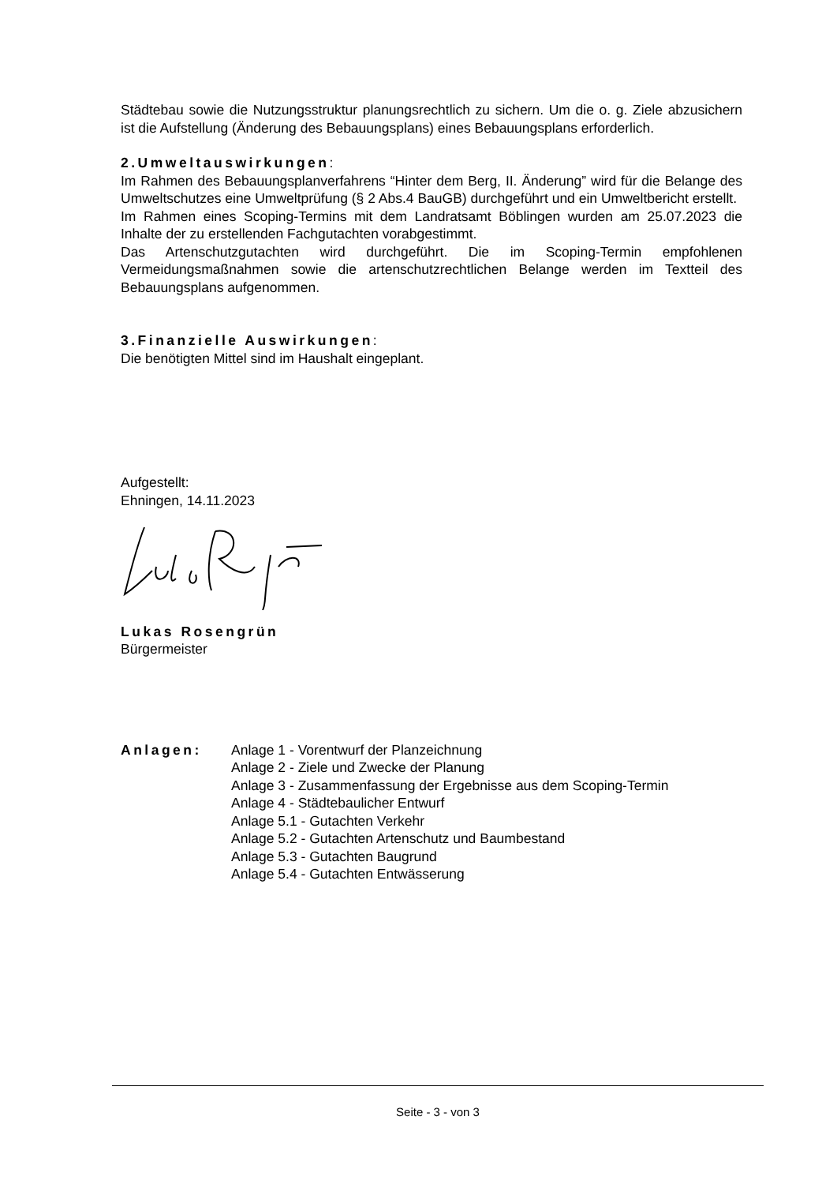Städtebau sowie die Nutzungsstruktur planungsrechtlich zu sichern. Um die o. g. Ziele abzusichern ist die Aufstellung (Änderung des Bebauungsplans) eines Bebauungsplans erforderlich.
2.Umweltauswirkungen:
Im Rahmen des Bebauungsplanverfahrens “Hinter dem Berg, II. Änderung” wird für die Belange des Umweltschutzes eine Umweltprüfung (§ 2 Abs.4 BauGB) durchgeführt und ein Umweltbericht erstellt.
Im Rahmen eines Scoping-Termins mit dem Landratsamt Böblingen wurden am 25.07.2023 die Inhalte der zu erstellenden Fachgutachten vorabgestimmt.
Das Artenschutzgutachten wird durchgeführt. Die im Scoping-Termin empfohlenen Vermeidungsmaßnahmen sowie die artenschutzrechtlichen Belange werden im Textteil des Bebauungsplans aufgenommen.
3.Finanzielle Auswirkungen:
Die benötigten Mittel sind im Haushalt eingeplant.
Aufgestellt:
Ehningen, 14.11.2023
Lukas Rosengrün
Bürgermeister
Anlagen: Anlage 1 - Vorentwurf der Planzeichnung
Anlage 2 - Ziele und Zwecke der Planung
Anlage 3 - Zusammenfassung der Ergebnisse aus dem Scoping-Termin
Anlage 4 - Städtebaulicher Entwurf
Anlage 5.1 - Gutachten Verkehr
Anlage 5.2 - Gutachten Artenschutz und Baumbestand
Anlage 5.3 - Gutachten Baugrund
Anlage 5.4 - Gutachten Entwässerung
Seite - 3 - von 3